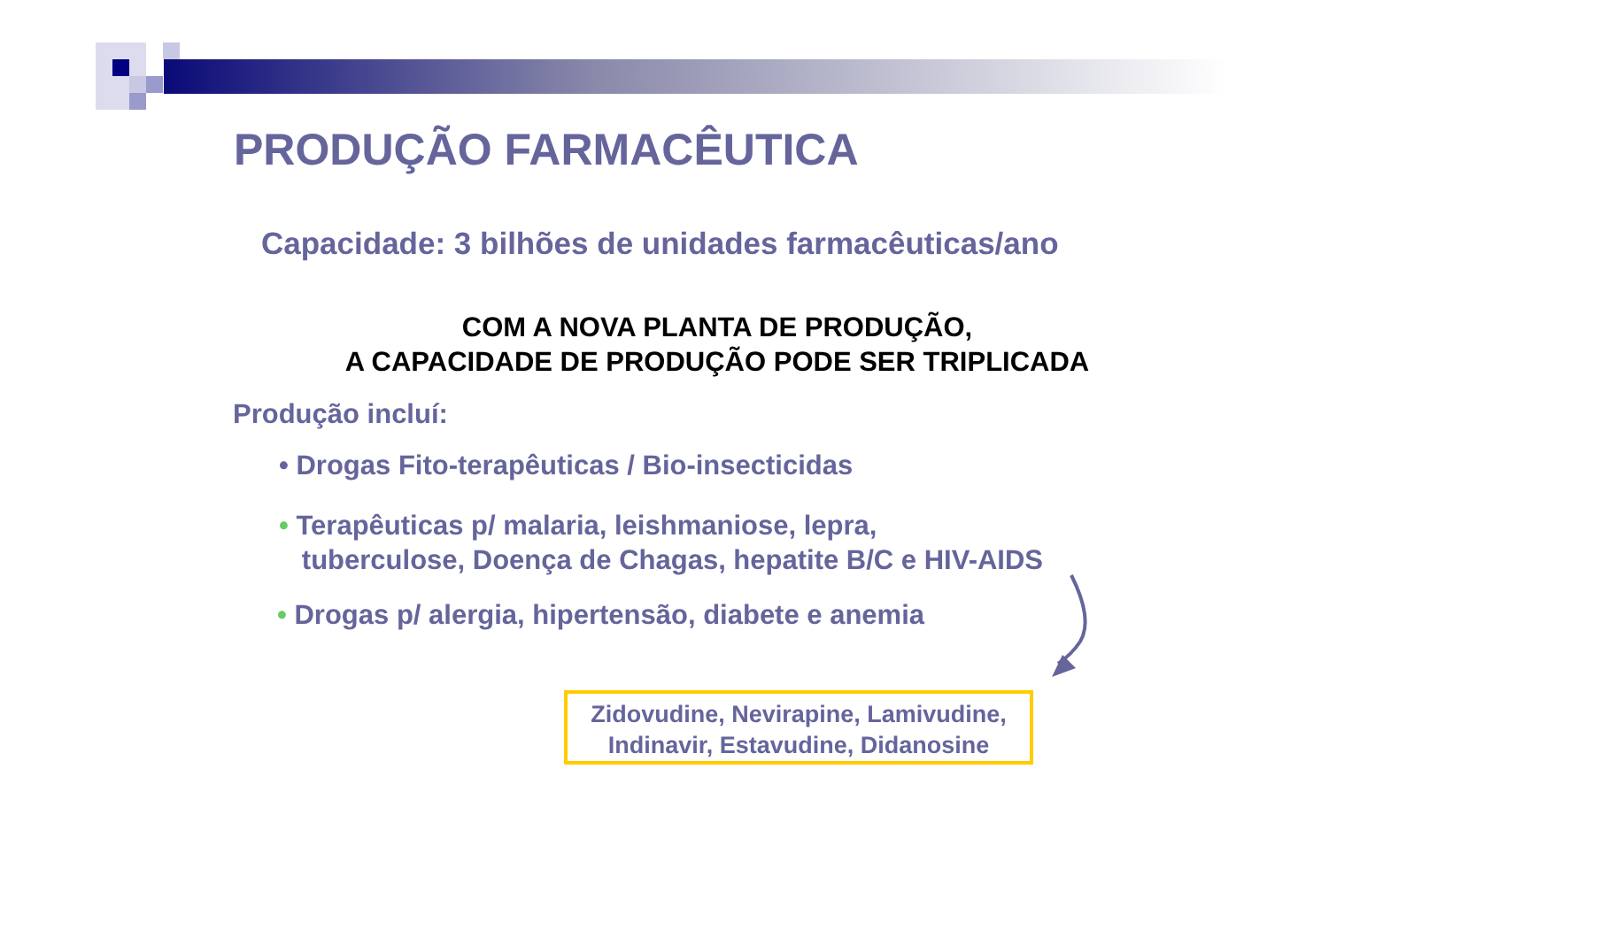PRODUÇÃO FARMACÊUTICA
Capacidade: 3 bilhões de unidades farmacêuticas/ano
COM A NOVA PLANTA DE PRODUÇÃO,
A CAPACIDADE DE PRODUÇÃO PODE SER TRIPLICADA
Produção incluí:
• Drogas Fito-terapêuticas / Bio-insecticidas
• Terapêuticas p/ malaria, leishmaniose, lepra,
tuberculose, Doença de Chagas, hepatite B/C e HIV-AIDS
• Drogas p/ alergia, hipertensão, diabete e anemia
Zidovudine, Nevirapine, Lamivudine,
Indinavir, Estavudine, Didanosine